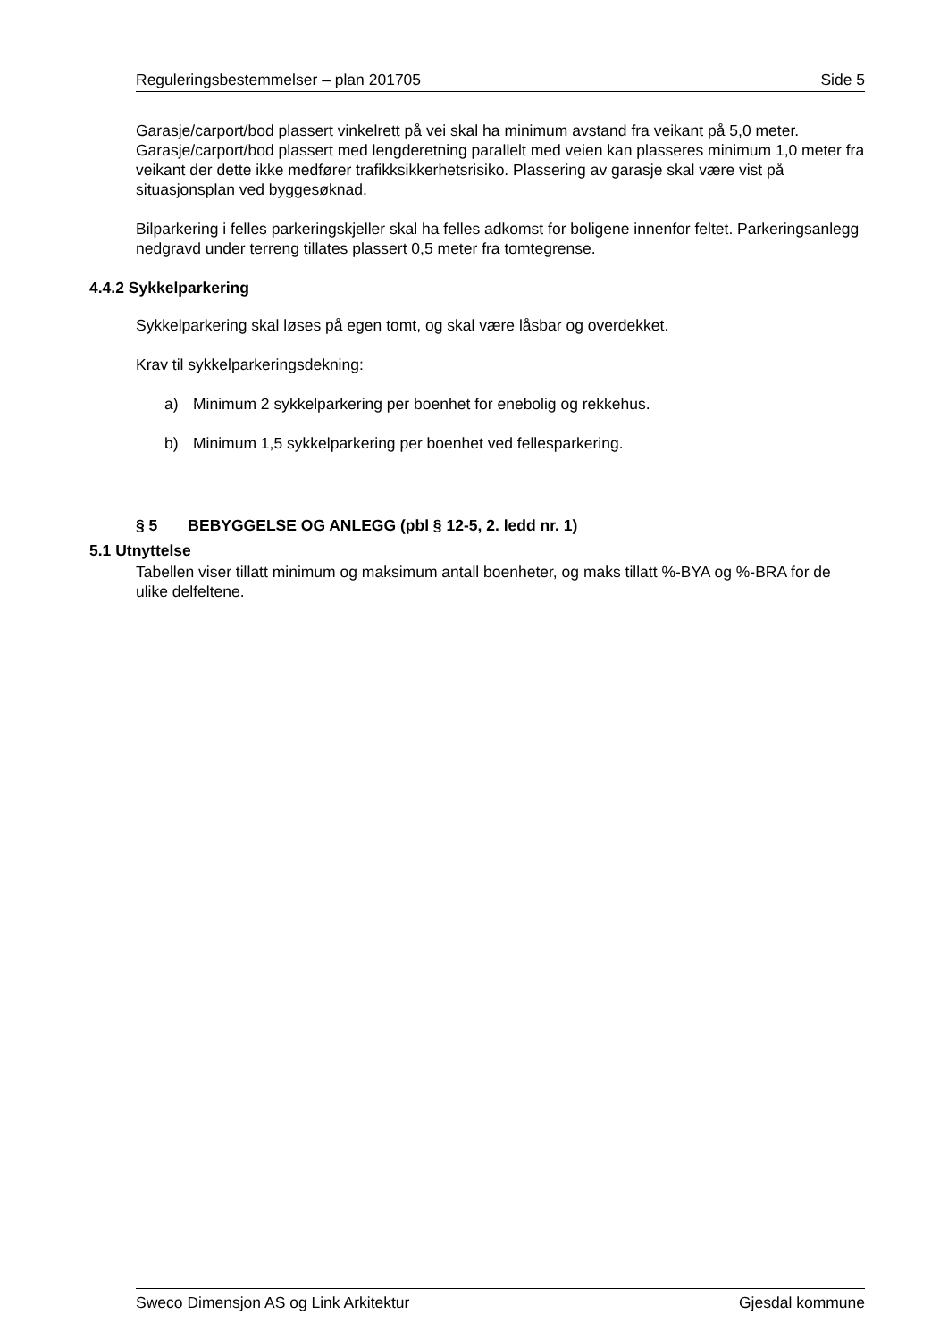Reguleringsbestemmelser – plan 201705 Side 5
Garasje/carport/bod plassert vinkelrett på vei skal ha minimum avstand fra veikant på 5,0 meter. Garasje/carport/bod plassert med lengderetning parallelt med veien kan plasseres minimum 1,0 meter fra veikant der dette ikke medfører trafikksikkerhetsrisiko. Plassering av garasje skal være vist på situasjonsplan ved byggesøknad.
Bilparkering i felles parkeringskjeller skal ha felles adkomst for boligene innenfor feltet. Parkeringsanlegg nedgravd under terreng tillates plassert 0,5 meter fra tomtegrense.
4.4.2 Sykkelparkering
Sykkelparkering skal løses på egen tomt, og skal være låsbar og overdekket.
Krav til sykkelparkeringsdekning:
a) Minimum 2 sykkelparkering per boenhet for enebolig og rekkehus.
b) Minimum 1,5 sykkelparkering per boenhet ved fellesparkering.
§ 5 BEBYGGELSE OG ANLEGG (pbl § 12-5, 2. ledd nr. 1)
5.1 Utnyttelse
Tabellen viser tillatt minimum og maksimum antall boenheter, og maks tillatt %-BYA og %-BRA for de ulike delfeltene.
Sweco Dimensjon AS og Link Arkitektur Gjesdal kommune